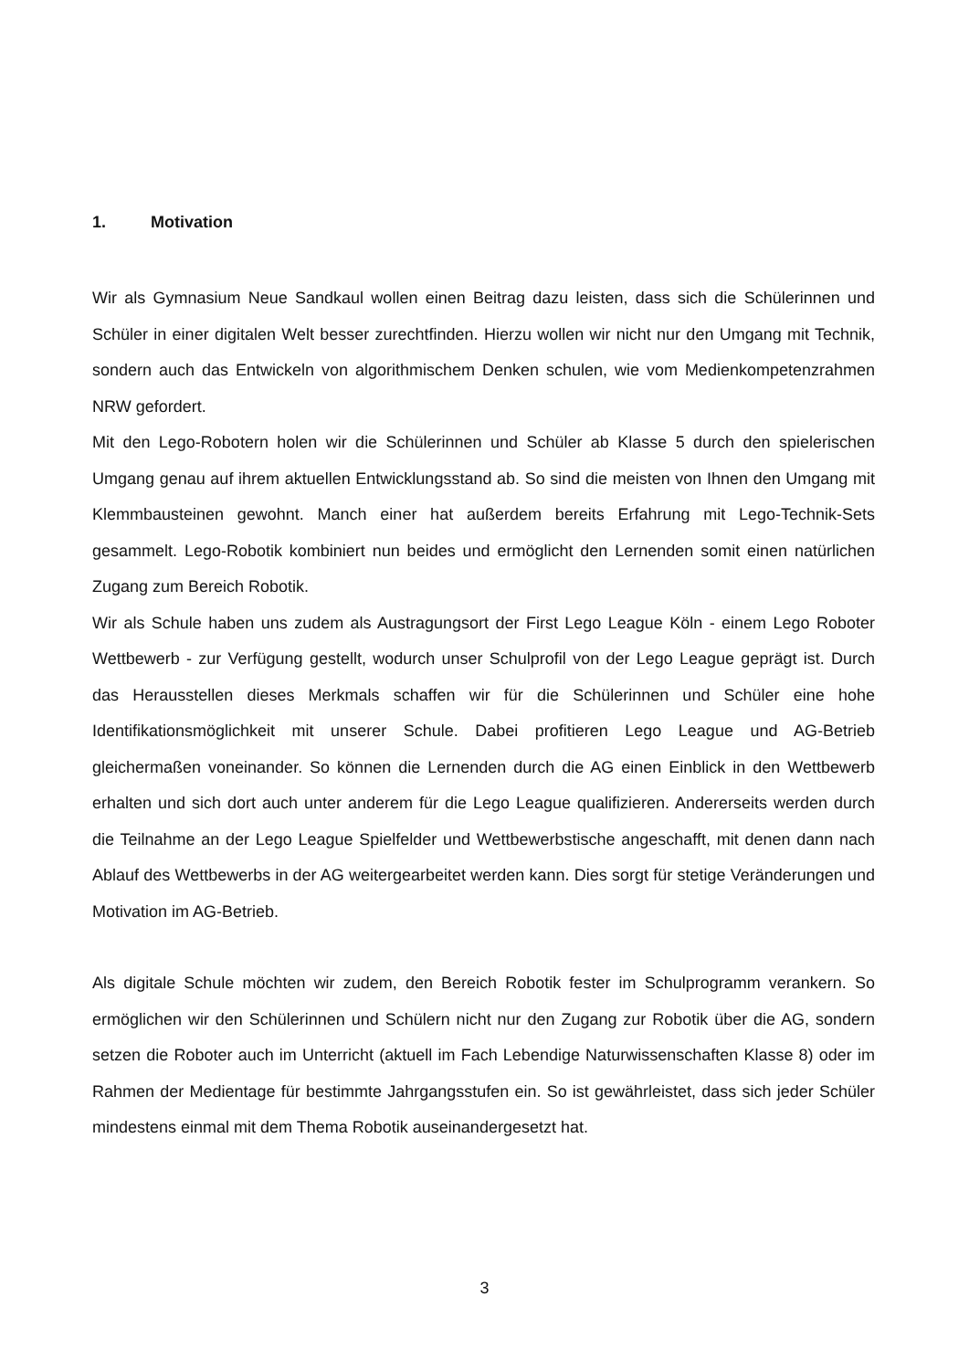1. Motivation
Wir als Gymnasium Neue Sandkaul wollen einen Beitrag dazu leisten, dass sich die Schülerinnen und Schüler in einer digitalen Welt besser zurechtfinden. Hierzu wollen wir nicht nur den Umgang mit Technik, sondern auch das Entwickeln von algorithmischem Denken schulen, wie vom Medienkompetenzrahmen NRW gefordert.
Mit den Lego-Robotern holen wir die Schülerinnen und Schüler ab Klasse 5 durch den spielerischen Umgang genau auf ihrem aktuellen Entwicklungsstand ab. So sind die meisten von Ihnen den Umgang mit Klemmbausteinen gewohnt. Manch einer hat außerdem bereits Erfahrung mit Lego-Technik-Sets gesammelt. Lego-Robotik kombiniert nun beides und ermöglicht den Lernenden somit einen natürlichen Zugang zum Bereich Robotik.
Wir als Schule haben uns zudem als Austragungsort der First Lego League Köln - einem Lego Roboter Wettbewerb - zur Verfügung gestellt, wodurch unser Schulprofil von der Lego League geprägt ist. Durch das Herausstellen dieses Merkmals schaffen wir für die Schülerinnen und Schüler eine hohe Identifikationsmöglichkeit mit unserer Schule. Dabei profitieren Lego League und AG-Betrieb gleichermaßen voneinander. So können die Lernenden durch die AG einen Einblick in den Wettbewerb erhalten und sich dort auch unter anderem für die Lego League qualifizieren. Andererseits werden durch die Teilnahme an der Lego League Spielfelder und Wettbewerbstische angeschafft, mit denen dann nach Ablauf des Wettbewerbs in der AG weitergearbeitet werden kann. Dies sorgt für stetige Veränderungen und Motivation im AG-Betrieb.
Als digitale Schule möchten wir zudem, den Bereich Robotik fester im Schulprogramm verankern. So ermöglichen wir den Schülerinnen und Schülern nicht nur den Zugang zur Robotik über die AG, sondern setzen die Roboter auch im Unterricht (aktuell im Fach Lebendige Naturwissenschaften Klasse 8) oder im Rahmen der Medientage für bestimmte Jahrgangsstufen ein. So ist gewährleistet, dass sich jeder Schüler mindestens einmal mit dem Thema Robotik auseinandergesetzt hat.
3